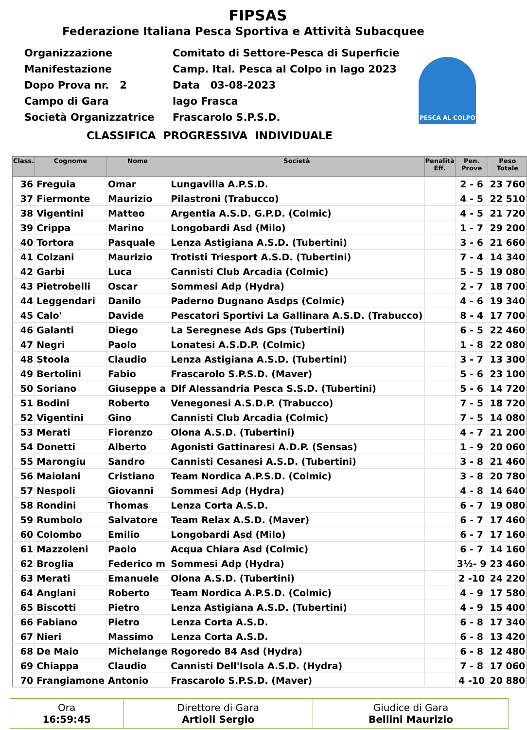FIPSAS
Federazione Italiana Pesca Sportiva e Attività Subacquee
Organizzazione
Manifestazione
Dopo Prova nr. 2
Campo di Gara
Società Organizzatrice
Comitato di Settore-Pesca di Superficie
Camp. Ital. Pesca al Colpo in lago 2023
Data 03-08-2023
lago Frasca
Frascarolo S.P.S.D.
PESCA AL COLPO
CLASSIFICA PROGRESSIVA INDIVIDUALE
| Class. | Cognome | Nome | Società | Penalità Eff. | Pen. Prove | Peso Totale |
| --- | --- | --- | --- | --- | --- | --- |
| 36 | Freguia | Omar | Lungavilla A.P.S.D. | | 2 - 6 | 23 760 |
| 37 | Fiermonte | Maurizio | Pilastroni (Trabucco) | | 4 - 5 | 22 510 |
| 38 | Vigentini | Matteo | Argentia A.S.D. G.P.D. (Colmic) | | 4 - 5 | 21 720 |
| 39 | Crippa | Marino | Longobardi Asd (Milo) | | 1 - 7 | 29 200 |
| 40 | Tortora | Pasquale | Lenza Astigiana A.S.D. (Tubertini) | | 3 - 6 | 21 660 |
| 41 | Colzani | Maurizio | Trotisti Triesport A.S.D. (Tubertini) | | 7 - 4 | 14 340 |
| 42 | Garbi | Luca | Cannisti Club Arcadia (Colmic) | | 5 - 5 | 19 080 |
| 43 | Pietrobelli | Oscar | Sommesi Adp (Hydra) | | 2 - 7 | 18 700 |
| 44 | Leggendari | Danilo | Paderno Dugnano Asdps (Colmic) | | 4 - 6 | 19 340 |
| 45 | Calo' | Davide | Pescatori Sportivi La Gallinara A.S.D. (Trabucco) | | 8 - 4 | 17 700 |
| 46 | Galanti | Diego | La Seregnese Ads Gps (Tubertini) | | 6 - 5 | 22 460 |
| 47 | Negri | Paolo | Lonatesi A.S.D.P. (Colmic) | | 1 - 8 | 22 080 |
| 48 | Stoola | Claudio | Lenza Astigiana A.S.D. (Tubertini) | | 3 - 7 | 13 300 |
| 49 | Bertolini | Fabio | Frascarolo S.P.S.D. (Maver) | | 5 - 6 | 23 100 |
| 50 | Soriano | Giuseppe a | Dlf Alessandria Pesca S.S.D. (Tubertini) | | 5 - 6 | 14 720 |
| 51 | Bodini | Roberto | Venegonesi A.S.D.P. (Trabucco) | | 7 - 5 | 18 720 |
| 52 | Vigentini | Gino | Cannisti Club Arcadia (Colmic) | | 7 - 5 | 14 080 |
| 53 | Merati | Fiorenzo | Olona A.S.D. (Tubertini) | | 4 - 7 | 21 200 |
| 54 | Donetti | Alberto | Agonisti Gattinaresi A.D.P. (Sensas) | | 1 - 9 | 20 060 |
| 55 | Marongiu | Sandro | Cannisti Cesanesi A.S.D. (Tubertini) | | 3 - 8 | 21 460 |
| 56 | Maiolani | Cristiano | Team Nordica A.P.S.D. (Colmic) | | 3 - 8 | 20 780 |
| 57 | Nespoli | Giovanni | Sommesi Adp (Hydra) | | 4 - 8 | 14 640 |
| 58 | Rondini | Thomas | Lenza Corta A.S.D. | | 6 - 7 | 19 080 |
| 59 | Rumbolo | Salvatore | Team Relax A.S.D. (Maver) | | 6 - 7 | 17 460 |
| 60 | Colombo | Emilio | Longobardi Asd (Milo) | | 6 - 7 | 17 160 |
| 61 | Mazzoleni | Paolo | Acqua Chiara Asd (Colmic) | | 6 - 7 | 14 160 |
| 62 | Broglia | Federico m | Sommesi Adp (Hydra) | | 3½- 9 | 23 460 |
| 63 | Merati | Emanuele | Olona A.S.D. (Tubertini) | | 2 -10 | 24 220 |
| 64 | Anglani | Roberto | Team Nordica A.P.S.D. (Colmic) | | 4 - 9 | 17 580 |
| 65 | Biscotti | Pietro | Lenza Astigiana A.S.D. (Tubertini) | | 4 - 9 | 15 400 |
| 66 | Fabiano | Pietro | Lenza Corta A.S.D. | | 6 - 8 | 17 340 |
| 67 | Nieri | Massimo | Lenza Corta A.S.D. | | 6 - 8 | 13 420 |
| 68 | De Maio | Michelange | Rogoredo 84 Asd (Hydra) | | 6 - 8 | 12 480 |
| 69 | Chiappa | Claudio | Cannisti Dell'Isola A.S.D. (Hydra) | | 7 - 8 | 17 060 |
| 70 | Frangiamone | Antonio | Frascarolo S.P.S.D. (Maver) | | 4 -10 | 20 880 |
| Ora 16:59:45 | Direttore di Gara Artioli Sergio | Giudice di Gara Bellini Maurizio |